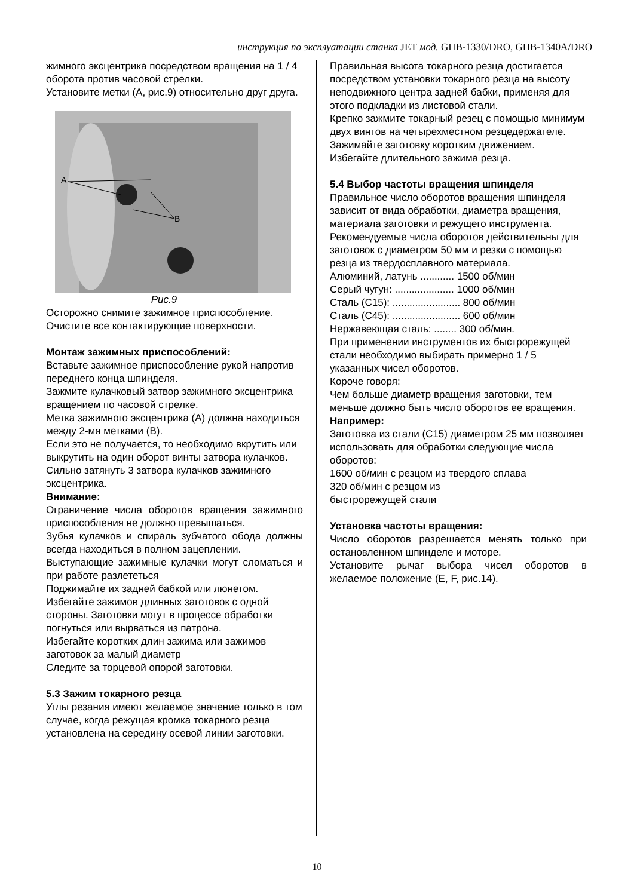инструкция по эксплуатации станка JET мод. GHB-1330/DRO, GHB-1340A/DRO
жимного эксцентрика посредством вращения на 1 / 4 оборота против часовой стрелки.
Установите метки (А, рис.9) относительно друг друга.
A
B
Рис.9
Осторожно снимите зажимное приспособление.
Очистите все контактирующие поверхности.
Монтаж зажимных приспособлений:
Вставьте зажимное приспособление рукой напротив переднего конца шпинделя.
Зажмите кулачковый затвор зажимного эксцентрика вращением по часовой стрелке.
Метка зажимного эксцентрика (А) должна находиться между 2-мя метками (В).
Если это не получается, то необходимо вкрутить или выкрутить на один оборот винты затвора кулачков.
Сильно затянуть 3 затвора кулачков зажимного эксцентрика.
Внимание:
Ограничение числа оборотов вращения зажимного приспособления не должно превышаться.
Зубья кулачков и спираль зубчатого обода должны всегда находиться в полном зацеплении.
Выступающие зажимные кулачки могут сломаться и при работе разлететься
Поджимайте их задней бабкой или люнетом.
Избегайте зажимов длинных заготовок с одной стороны. Заготовки могут в процессе обработки погнуться или вырваться из патрона.
Избегайте коротких длин зажима или зажимов заготовок за малый диаметр
Следите за торцевой опорой заготовки.
5.3 Зажим токарного резца
Углы резания имеют желаемое значение только в том случае, когда режущая кромка токарного резца установлена на середину осевой линии заготовки.
Правильная высота токарного резца достигается посредством установки токарного резца на высоту неподвижного центра задней бабки, применяя для этого подкладки из листовой стали.
Крепко зажмите токарный резец с помощью минимум двух винтов на четырехместном резцедержателе.
Зажимайте заготовку коротким движением.
Избегайте длительного зажима резца.
5.4 Выбор частоты вращения шпинделя
Правильное число оборотов вращения шпинделя зависит от вида обработки, диаметра вращения, материала заготовки и режущего инструмента.
Рекомендуемые числа оборотов действительны для заготовок с диаметром 50 мм и резки с помощью резца из твердосплавного материала.
Алюминий, латунь ............ 1500 об/мин
Серый чугун: ..................... 1000 об/мин
Сталь (С15): ........................ 800 об/мин
Сталь (С45): ........................ 600 об/мин
Нержавеющая сталь: ........ 300 об/мин.
При применении инструментов их быстрорежущей стали необходимо выбирать примерно 1 / 5 указанных чисел оборотов.
Короче говоря:
Чем больше диаметр вращения заготовки, тем меньше должно быть число оборотов ее вращения.
Например:
Заготовка из стали (С15) диаметром 25 мм позволяет использовать для обработки следующие числа оборотов:
1600 об/мин с резцом из твердого сплава
320 об/мин с резцом из
быстрорежущей стали
Установка частоты вращения:
Число оборотов разрешается менять только при остановленном шпинделе и моторе.
Установите рычаг выбора чисел оборотов в желаемое положение (E, F, рис.14).
10